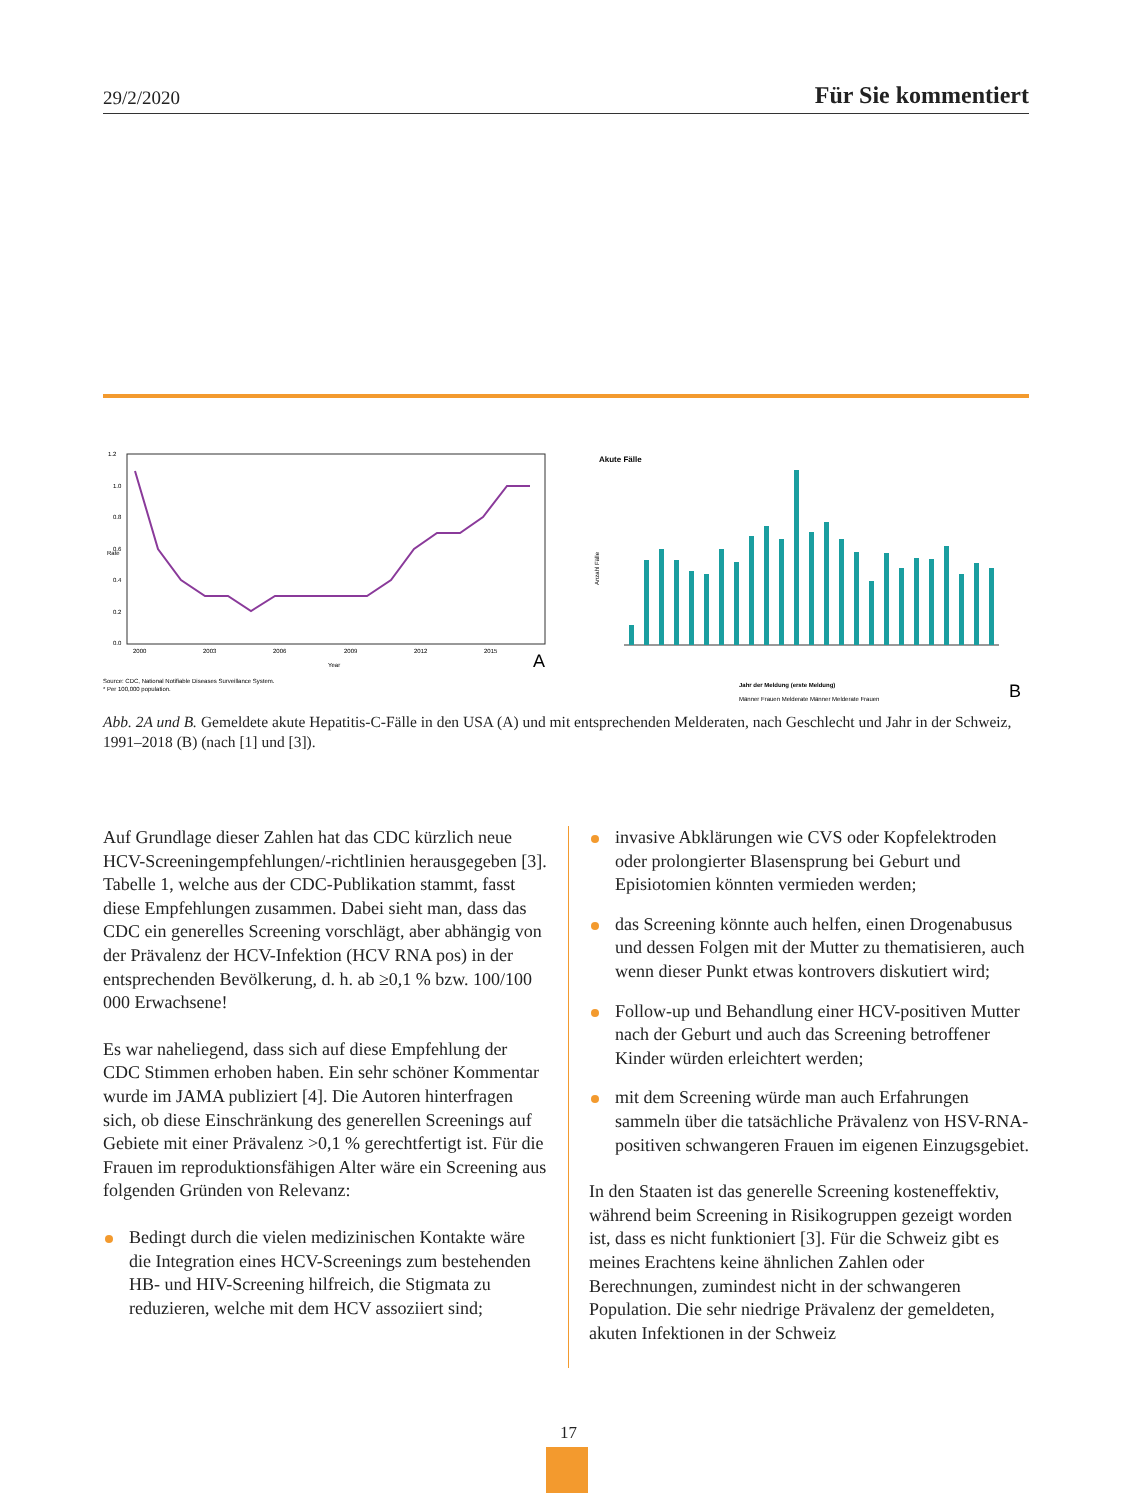29/2/2020 Für Sie kommentiert
1.2
1.0
0.8
0.6
0.4
0.2
0.0
Rate
2000
2003
2006
2009
2012
2015
Year
A
Source: CDC, National Notifiable Diseases Surveillance System.
* Per 100,000 population.
Akute Fälle
Anzahl Fälle
Jahr der Meldung (erste Meldung)
Männer Frauen Melderate Männer Melderate Frauen
B
Abb. 2A und B. Gemeldete akute Hepatitis-C-Fälle in den USA (A) und mit entsprechenden Melderaten, nach Geschlecht und Jahr in der Schweiz, 1991–2018 (B) (nach [1] und [3]).
Auf Grundlage dieser Zahlen hat das CDC kürzlich neue HCV-Screeningempfehlungen/-richtlinien herausgegeben [3]. Tabelle 1, welche aus der CDC-Publikation stammt, fasst diese Empfehlungen zusammen. Dabei sieht man, dass das CDC ein generelles Screening vorschlägt, aber abhängig von der Prävalenz der HCV-Infektion (HCV RNA pos) in der entsprechenden Bevölkerung, d. h. ab ≥0,1 % bzw. 100/100 000 Erwachsene!
Es war naheliegend, dass sich auf diese Empfehlung der CDC Stimmen erhoben haben. Ein sehr schöner Kommentar wurde im JAMA publiziert [4]. Die Autoren hinterfragen sich, ob diese Einschränkung des generellen Screenings auf Gebiete mit einer Prävalenz >0,1 % gerechtfertigt ist. Für die Frauen im reproduktionsfähigen Alter wäre ein Screening aus folgenden Gründen von Relevanz:
Bedingt durch die vielen medizinischen Kontakte wäre die Integration eines HCV-Screenings zum bestehenden HB- und HIV-Screening hilfreich, die Stigmata zu reduzieren, welche mit dem HCV assoziiert sind;
invasive Abklärungen wie CVS oder Kopfelektroden oder prolongierter Blasensprung bei Geburt und Episiotomien könnten vermieden werden;
das Screening könnte auch helfen, einen Drogenabusus und dessen Folgen mit der Mutter zu thematisieren, auch wenn dieser Punkt etwas kontrovers diskutiert wird;
Follow-up und Behandlung einer HCV-positiven Mutter nach der Geburt und auch das Screening betroffener Kinder würden erleichtert werden;
mit dem Screening würde man auch Erfahrungen sammeln über die tatsächliche Prävalenz von HSV-RNA-positiven schwangeren Frauen im eigenen Einzugsgebiet.
In den Staaten ist das generelle Screening kosteneffektiv, während beim Screening in Risikogruppen gezeigt worden ist, dass es nicht funktioniert [3]. Für die Schweiz gibt es meines Erachtens keine ähnlichen Zahlen oder Berechnungen, zumindest nicht in der schwangeren Population. Die sehr niedrige Prävalenz der gemeldeten, akuten Infektionen in der Schweiz
17